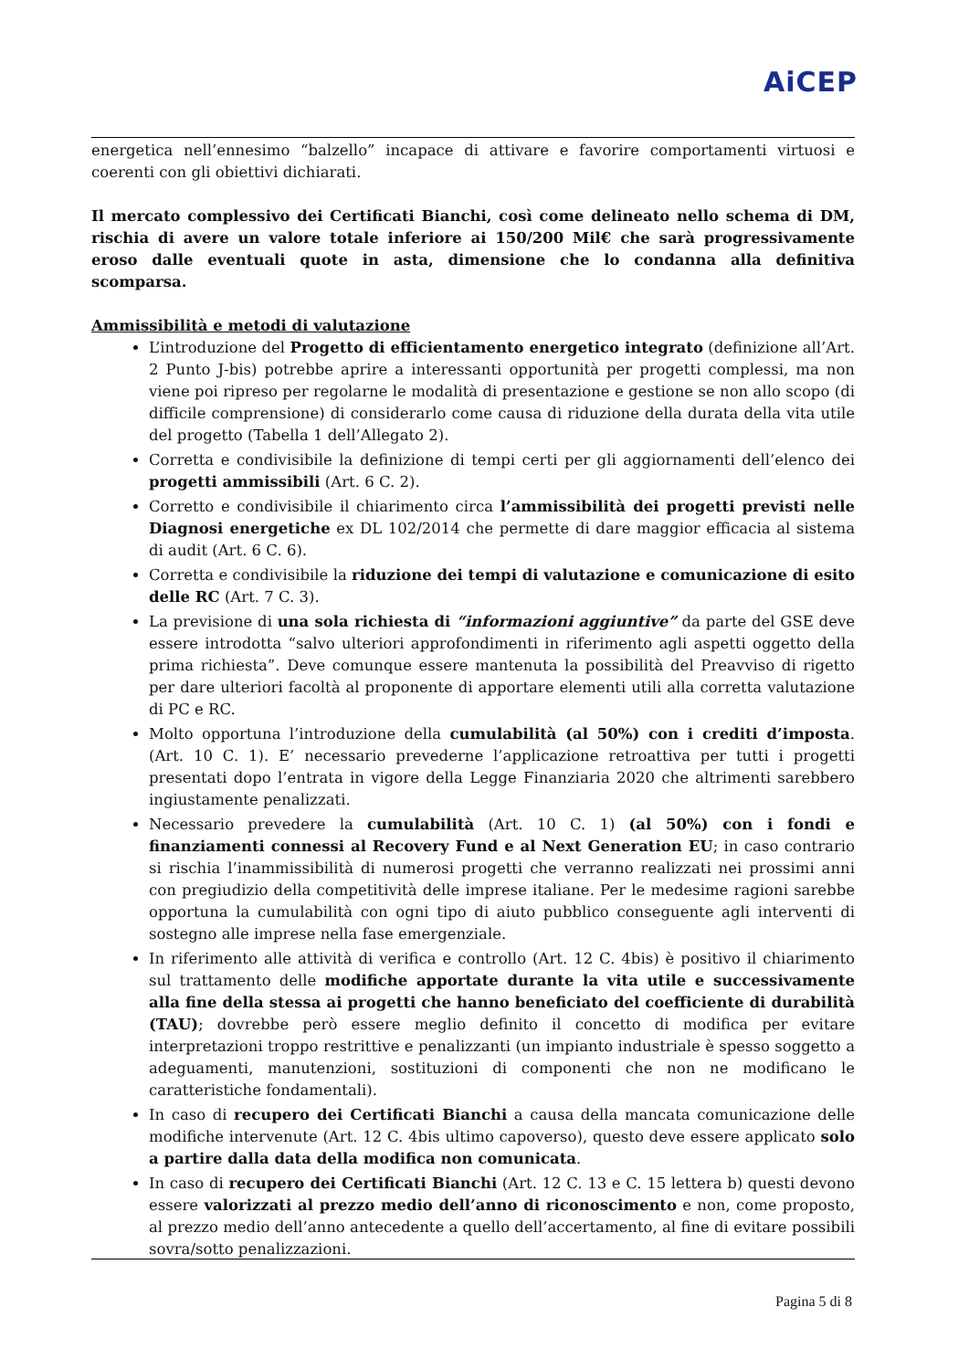AiCEP
energetica nell’ennesimo “balzello” incapace di attivare e favorire comportamenti virtuosi e coerenti con gli obiettivi dichiarati.
Il mercato complessivo dei Certificati Bianchi, così come delineato nello schema di DM, rischia di avere un valore totale inferiore ai 150/200 Mil€ che sarà progressivamente eroso dalle eventuali quote in asta, dimensione che lo condanna alla definitiva scomparsa.
Ammissibilità e metodi di valutazione
L’introduzione del Progetto di efficientamento energetico integrato (definizione all’Art. 2 Punto J-bis) potrebbe aprire a interessanti opportunità per progetti complessi, ma non viene poi ripreso per regolarne le modalità di presentazione e gestione se non allo scopo (di difficile comprensione) di considerarlo come causa di riduzione della durata della vita utile del progetto (Tabella 1 dell’Allegato 2).
Corretta e condivisibile la definizione di tempi certi per gli aggiornamenti dell’elenco dei progetti ammissibili (Art. 6 C. 2).
Corretto e condivisibile il chiarimento circa l’ammissibilità dei progetti previsti nelle Diagnosi energetiche ex DL 102/2014 che permette di dare maggior efficacia al sistema di audit (Art. 6 C. 6).
Corretta e condivisibile la riduzione dei tempi di valutazione e comunicazione di esito delle RC (Art. 7 C. 3).
La previsione di una sola richiesta di “informazioni aggiuntive” da parte del GSE deve essere introdotta “salvo ulteriori approfondimenti in riferimento agli aspetti oggetto della prima richiesta”. Deve comunque essere mantenuta la possibilità del Preavviso di rigetto per dare ulteriori facoltà al proponente di apportare elementi utili alla corretta valutazione di PC e RC.
Molto opportuna l’introduzione della cumulabilità (al 50%) con i crediti d’imposta. (Art. 10 C. 1). E’ necessario prevederne l’applicazione retroattiva per tutti i progetti presentati dopo l’entrata in vigore della Legge Finanziaria 2020 che altrimenti sarebbero ingiustamente penalizzati.
Necessario prevedere la cumulabilità (Art. 10 C. 1) (al 50%) con i fondi e finanziamenti connessi al Recovery Fund e al Next Generation EU; in caso contrario si rischia l’inammissibilità di numerosi progetti che verranno realizzati nei prossimi anni con pregiudizio della competitività delle imprese italiane. Per le medesime ragioni sarebbe opportuna la cumulabilità con ogni tipo di aiuto pubblico conseguente agli interventi di sostegno alle imprese nella fase emergenziale.
In riferimento alle attività di verifica e controllo (Art. 12 C. 4bis) è positivo il chiarimento sul trattamento delle modifiche apportate durante la vita utile e successivamente alla fine della stessa ai progetti che hanno beneficiato del coefficiente di durabilità (TAU); dovrebbe però essere meglio definito il concetto di modifica per evitare interpretazioni troppo restrittive e penalizzanti (un impianto industriale è spesso soggetto a adeguamenti, manutenzioni, sostituzioni di componenti che non ne modificano le caratteristiche fondamentali).
In caso di recupero dei Certificati Bianchi a causa della mancata comunicazione delle modifiche intervenute (Art. 12 C. 4bis ultimo capoverso), questo deve essere applicato solo a partire dalla data della modifica non comunicata.
In caso di recupero dei Certificati Bianchi (Art. 12 C. 13 e C. 15 lettera b) questi devono essere valorizzati al prezzo medio dell’anno di riconoscimento e non, come proposto, al prezzo medio dell’anno antecedente a quello dell’accertamento, al fine di evitare possibili sovra/sotto penalizzazioni.
Pagina 5 di 8